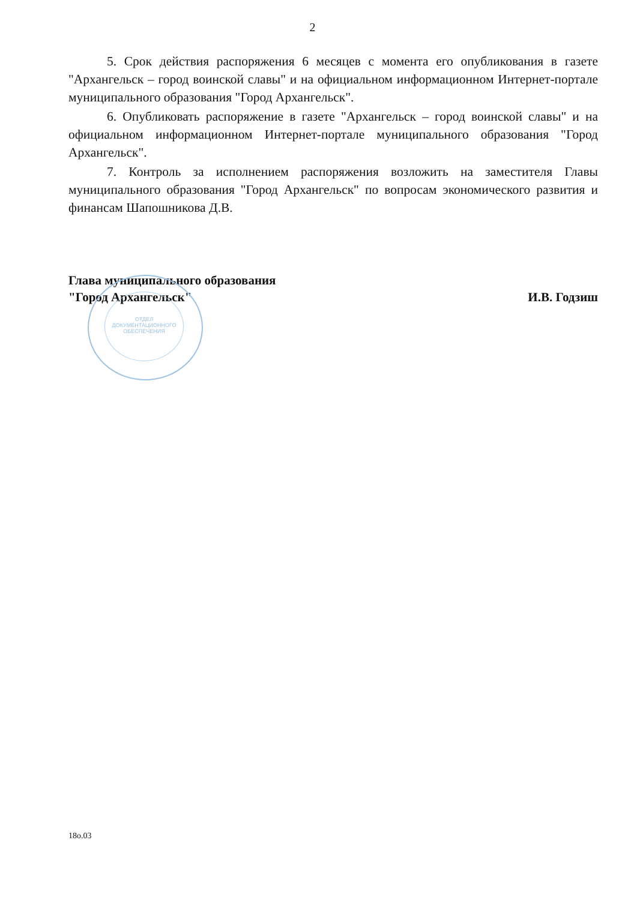2
5. Срок действия распоряжения 6 месяцев с момента его опубликования в газете "Архангельск – город воинской славы" и на официальном информационном Интернет-портале муниципального образования "Город Архангельск".
6. Опубликовать распоряжение в газете "Архангельск – город воинской славы" и на официальном информационном Интернет-портале муниципального образования "Город Архангельск".
7. Контроль за исполнением распоряжения возложить на заместителя Главы муниципального образования "Город Архангельск" по вопросам экономического развития и финансам Шапошникова Д.В.
Глава муниципального образования
"Город Архангельск"
И.В. Годзиш
ОТДЕЛ
ДОКУМЕНТАЦИОННОГО
ОБЕСПЕЧЕНИЯ
18о.03